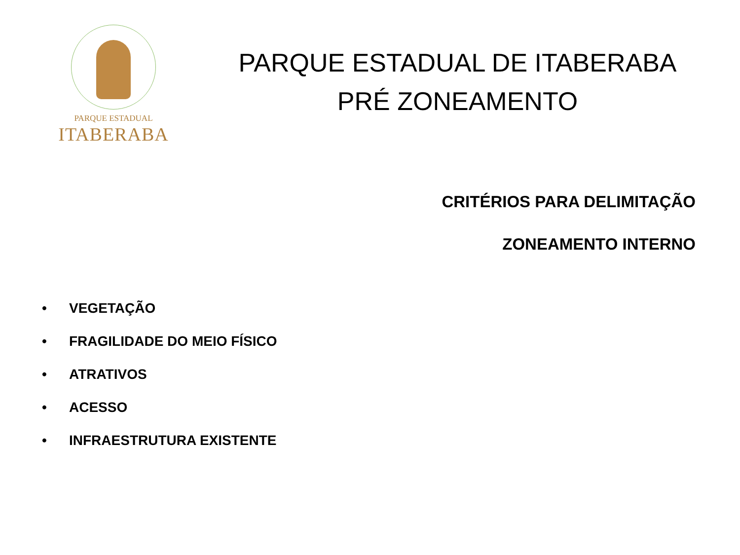PARQUE ESTADUAL
ITABERABA
PARQUE ESTADUAL DE ITABERABA
PRÉ ZONEAMENTO
CRITÉRIOS PARA DELIMITAÇÃO
ZONEAMENTO INTERNO
• VEGETAÇÃO
• FRAGILIDADE DO MEIO FÍSICO
• ATRATIVOS
• ACESSO
• INFRAESTRUTURA EXISTENTE